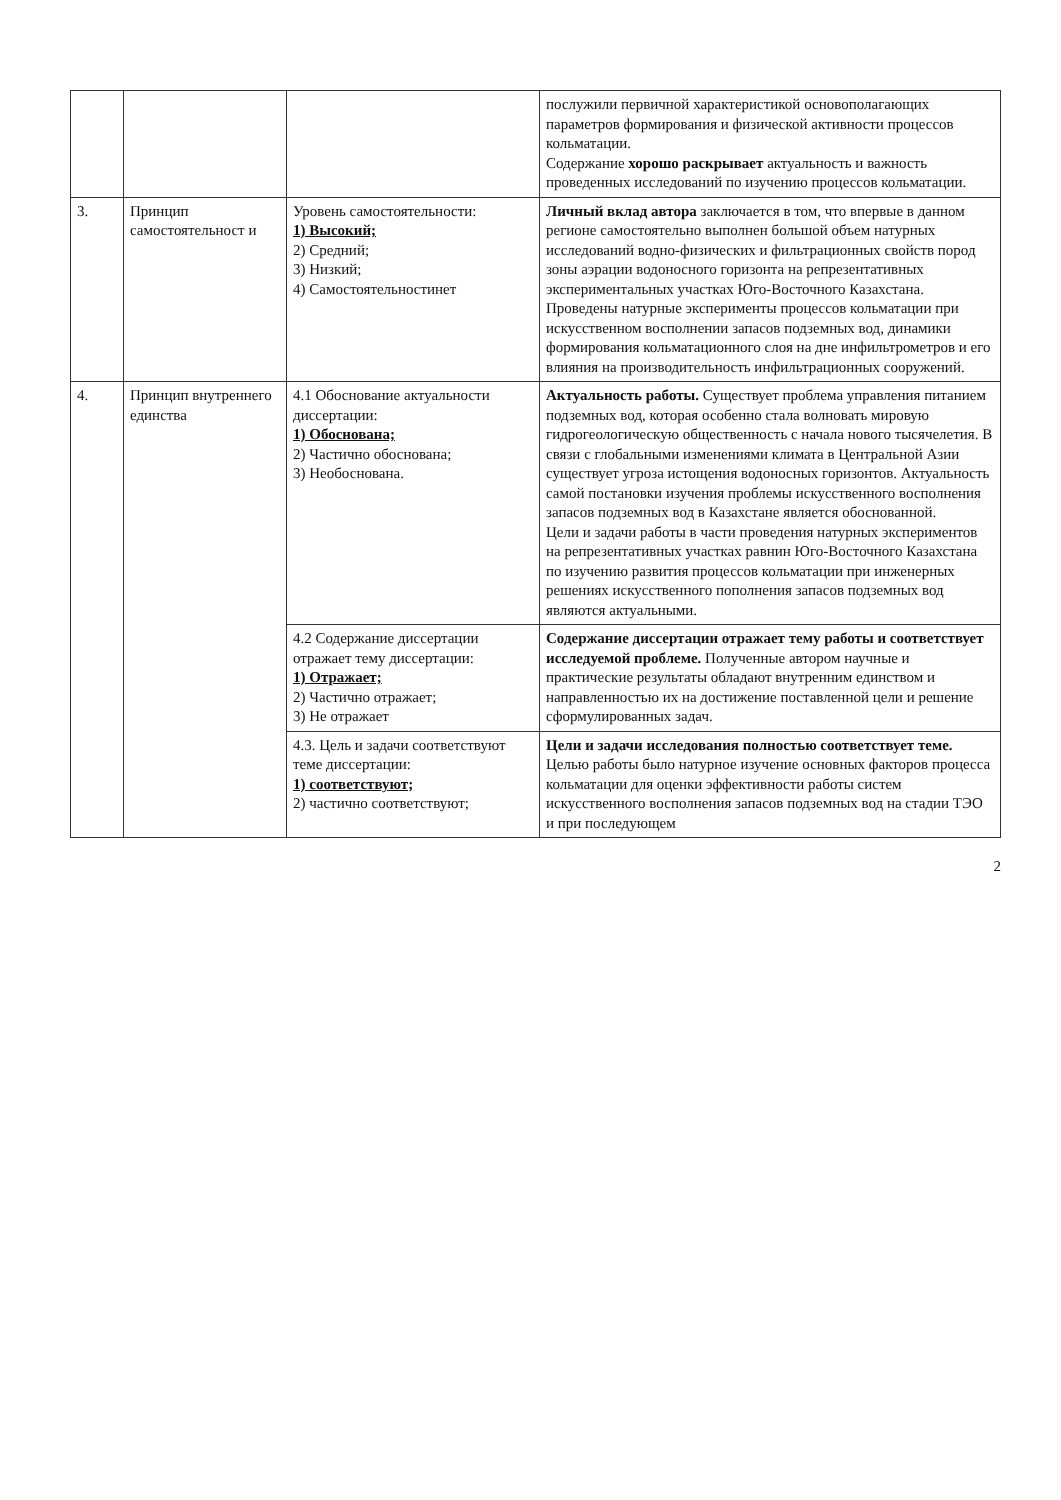| | | | послужили первичной характеристикой основополагающих параметров формирования и физической активности процессов кольматации. Содержание хорошо раскрывает актуальность и важность проведенных исследований по изучению процессов кольматации. |
| 3. | Принцип самостоятельност и | Уровень самостоятельности: 1) Высокий; 2) Средний; 3) Низкий; 4) Самостоятельностинет | Личный вклад автора заключается в том, что впервые в данном регионе самостоятельно выполнен большой объем натурных исследований водно-физических и фильтрационных свойств пород зоны аэрации водоносного горизонта на репрезентативных экспериментальных участках Юго-Восточного Казахстана. Проведены натурные эксперименты процессов кольматации при искусственном восполнении запасов подземных вод, динамики формирования кольматационного слоя на дне инфильтрометров и его влияния на производительность инфильтрационных сооружений. |
| 4. | Принцип внутреннего единства | 4.1 Обоснование актуальности диссертации: 1) Обоснована; 2) Частично обоснована; 3) Необоснована. | Актуальность работы. Существует проблема управления питанием подземных вод, которая особенно стала волновать мировую гидрогеологическую общественность с начала нового тысячелетия. В связи с глобальными изменениями климата в Центральной Азии существует угроза истощения водоносных горизонтов. Актуальность самой постановки изучения проблемы искусственного восполнения запасов подземных вод в Казахстане является обоснованной. Цели и задачи работы в части проведения натурных экспериментов на репрезентативных участках равнин Юго-Восточного Казахстана по изучению развития процессов кольматации при инженерных решениях искусственного пополнения запасов подземных вод являются актуальными. |
| | | 4.2 Содержание диссертации отражает тему диссертации: 1) Отражает; 2) Частично отражает; 3) Не отражает | Содержание диссертации отражает тему работы и соответствует исследуемой проблеме. Полученные автором научные и практические результаты обладают внутренним единством и направленностью их на достижение поставленной цели и решение сформулированных задач. |
| | | 4.3. Цель и задачи соответствуют теме диссертации: 1) соответствуют; 2) частично соответствуют; | Цели и задачи исследования полностью соответствует теме. Целью работы было натурное изучение основных факторов процесса кольматации для оценки эффективности работы систем искусственного восполнения запасов подземных вод на стадии ТЭО и при последующем |
2